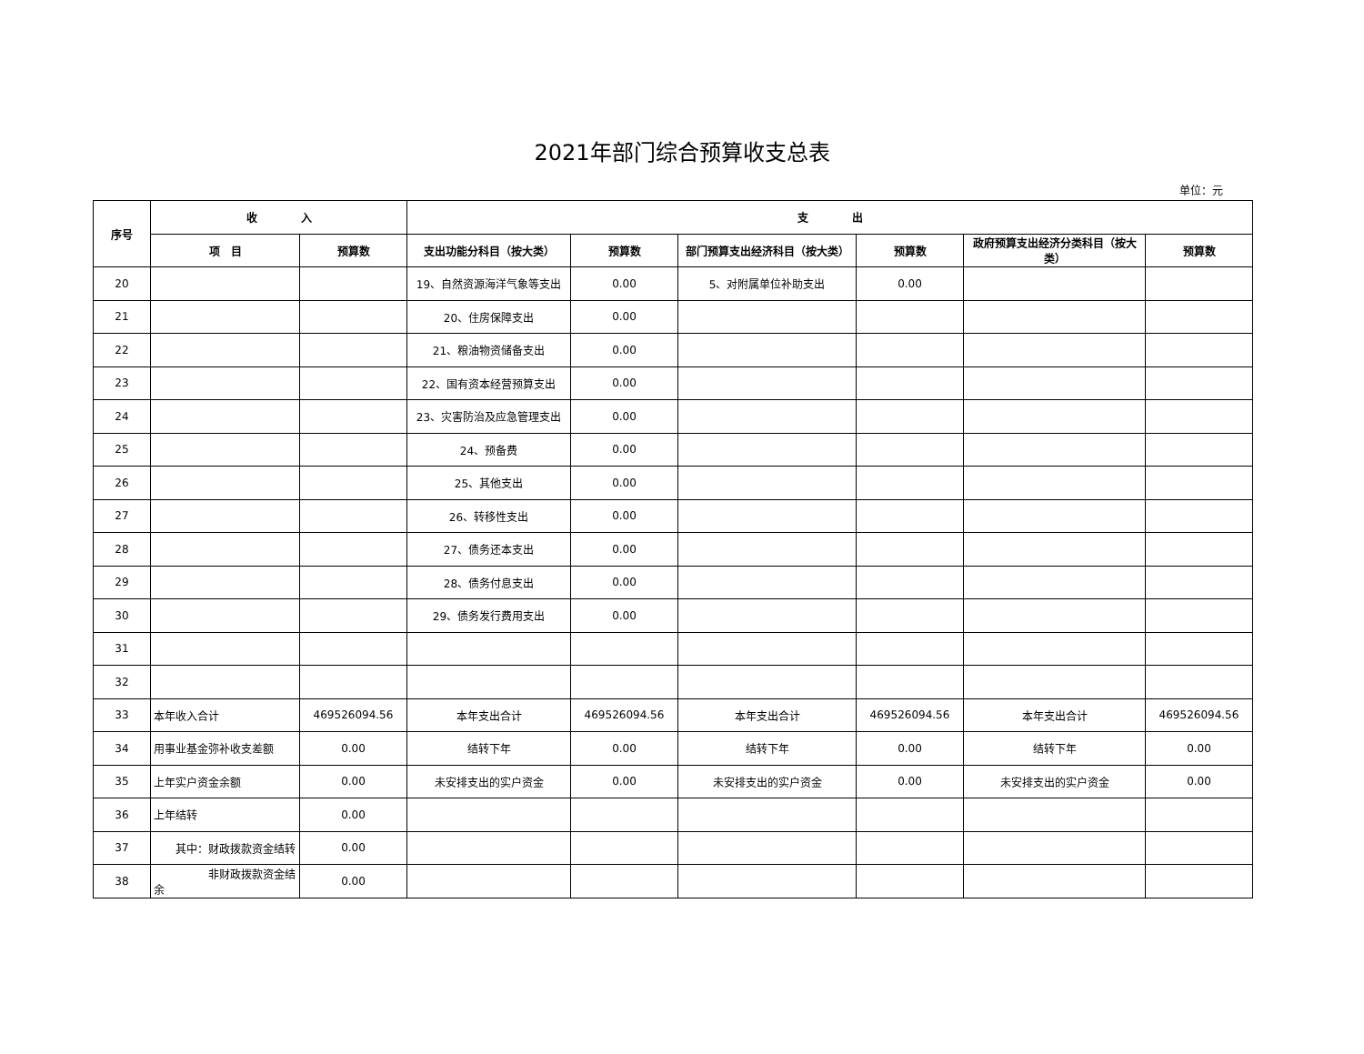2021年部门综合预算收支总表
单位：元
| 序号 | 收 入 | | 支 出 | | | | | |
| --- | --- | --- | --- | --- | --- | --- | --- | --- |
| | 项 目 | 预算数 | 支出功能分科目（按大类） | 预算数 | 部门预算支出经济科目（按大类） | 预算数 | 政府预算支出经济分类科目（按大类） | 预算数 |
| 20 | | | 19、自然资源海洋气象等支出 | 0.00 | 5、对附属单位补助支出 | 0.00 | | |
| 21 | | | 20、住房保障支出 | 0.00 | | | | |
| 22 | | | 21、粮油物资储备支出 | 0.00 | | | | |
| 23 | | | 22、国有资本经营预算支出 | 0.00 | | | | |
| 24 | | | 23、灾害防治及应急管理支出 | 0.00 | | | | |
| 25 | | | 24、预备费 | 0.00 | | | | |
| 26 | | | 25、其他支出 | 0.00 | | | | |
| 27 | | | 26、转移性支出 | 0.00 | | | | |
| 28 | | | 27、债务还本支出 | 0.00 | | | | |
| 29 | | | 28、债务付息支出 | 0.00 | | | | |
| 30 | | | 29、债务发行费用支出 | 0.00 | | | | |
| 31 | | | | | | | | |
| 32 | | | | | | | | |
| 33 | 本年收入合计 | 469526094.56 | 本年支出合计 | 469526094.56 | 本年支出合计 | 469526094.56 | 本年支出合计 | 469526094.56 |
| 34 | 用事业基金弥补收支差额 | 0.00 | 结转下年 | 0.00 | 结转下年 | 0.00 | 结转下年 | 0.00 |
| 35 | 上年实户资金余额 | 0.00 | 未安排支出的实户资金 | 0.00 | 未安排支出的实户资金 | 0.00 | 未安排支出的实户资金 | 0.00 |
| 36 | 上年结转 | 0.00 | | | | | | |
| 37 | 其中：财政拨款资金结转 | 0.00 | | | | | | |
| 38 | 非财政拨款资金结余 | 0.00 | | | | | | |